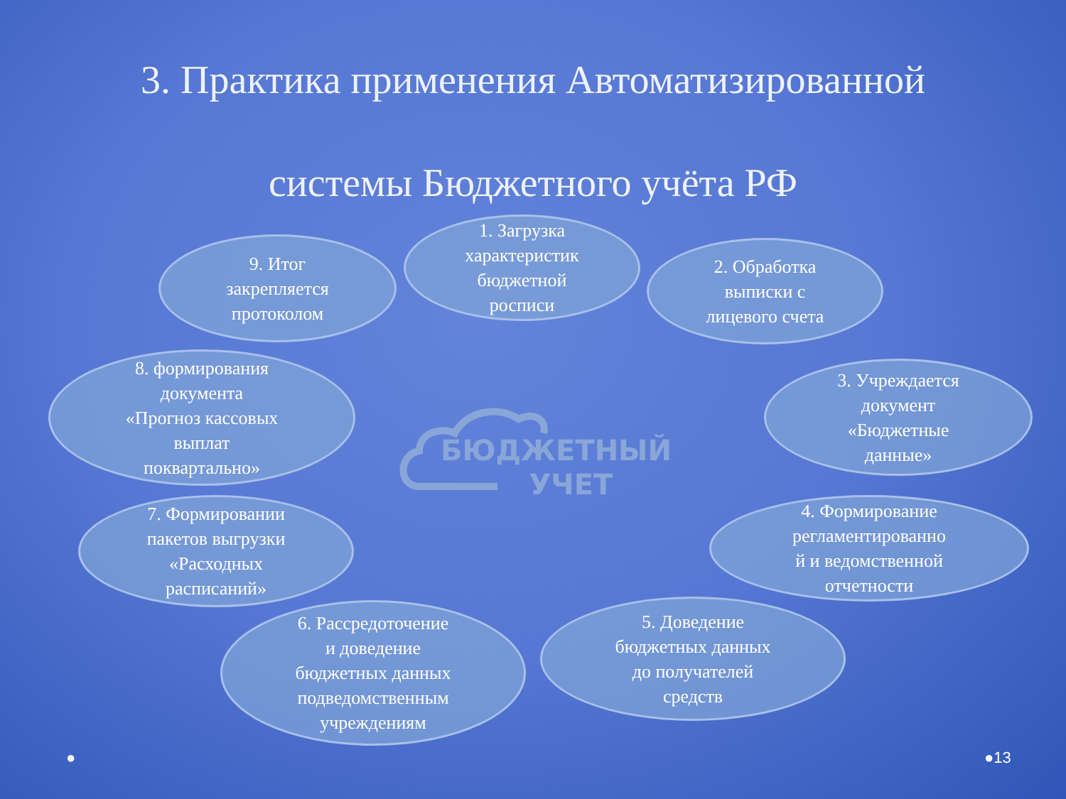3. Практика применения Автоматизированной
системы Бюджетного учёта РФ
1. Загрузка
характеристик
бюджетной
росписи
2. Обработка
выписки с
лицевого счета
3. Учреждается
документ
«Бюджетные
данные»
4. Формирование
регламентированно
й и ведомственной
отчетности
5. Доведение
бюджетных данных
до получателей
средств
6. Рассредоточение
и доведение
бюджетных данных
подведомственным
учреждениям
7. Формировании
пакетов выгрузки
«Расходных
расписаний»
8. формирования
документа
«Прогноз кассовых
выплат
поквартально»
9. Итог
закрепляется
протоколом
БЮДЖЕТНЫЙ
УЧЕТ
● ●13